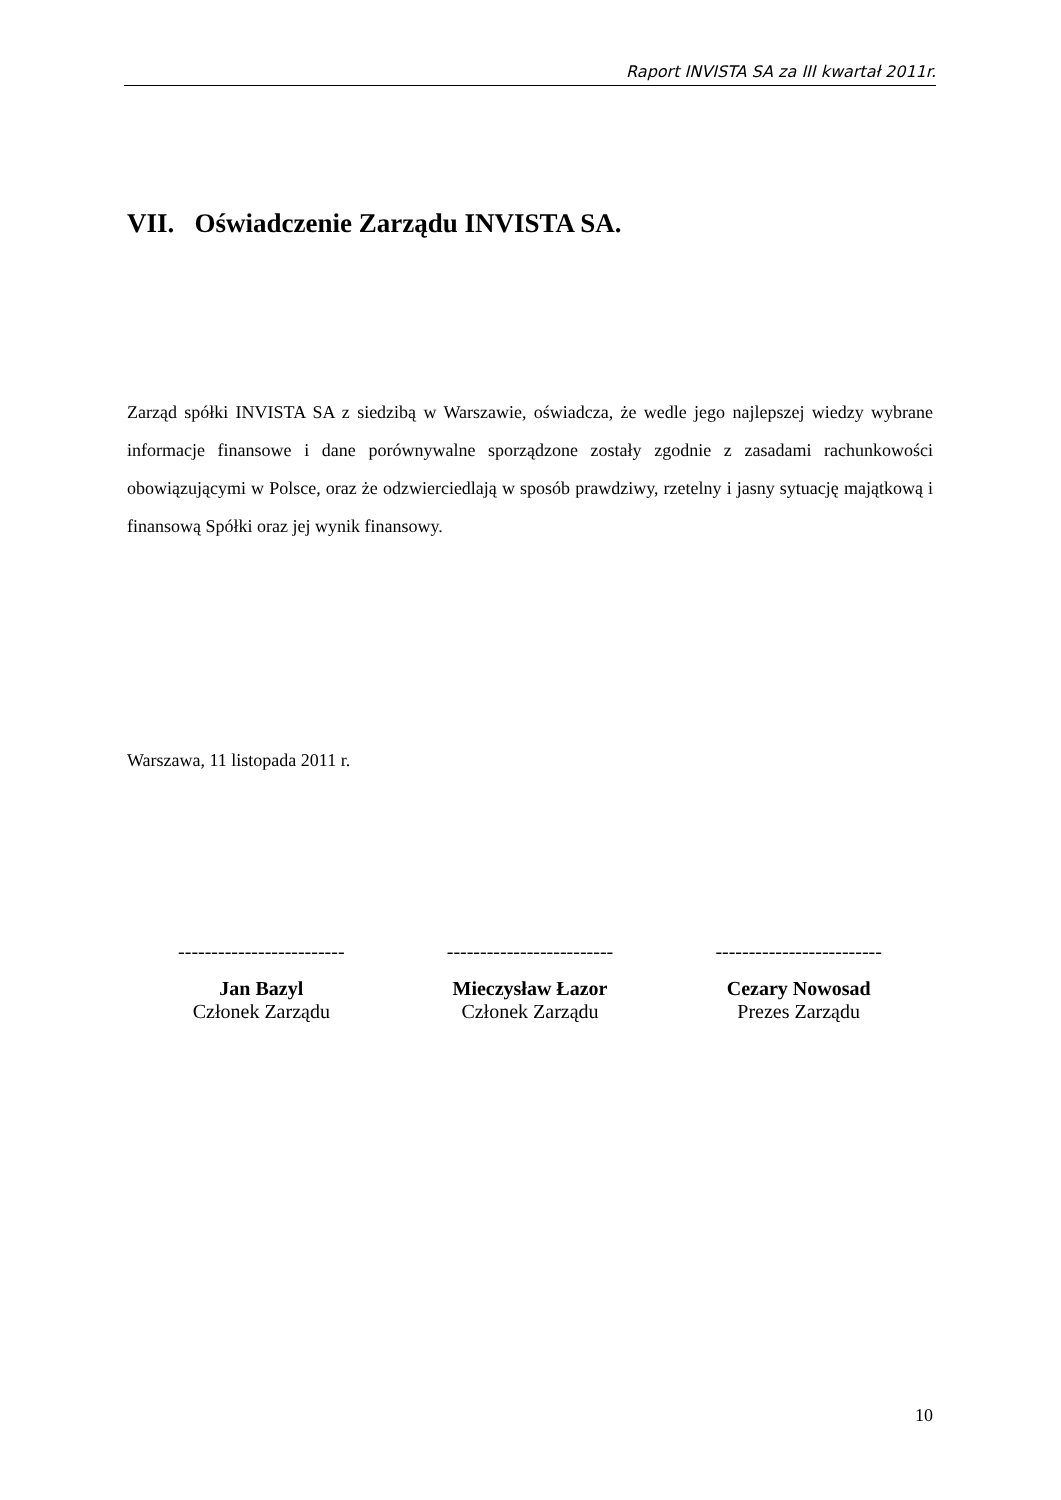Raport INVISTA SA za III kwartał 2011r.
VII. Oświadczenie Zarządu INVISTA SA.
Zarząd spółki INVISTA SA z siedzibą w Warszawie, oświadcza, że wedle jego najlepszej wiedzy wybrane informacje finansowe i dane porównywalne sporządzone zostały zgodnie z zasadami rachunkowości obowiązującymi w Polsce, oraz że odzwierciedlają w sposób prawdziwy, rzetelny i jasny sytuację majątkową i finansową Spółki oraz jej wynik finansowy.
Warszawa, 11 listopada 2011 r.
-------------------------
Jan Bazyl
Członek Zarządu
-------------------------
Mieczysław Łazor
Członek Zarządu
-------------------------
Cezary Nowosad
Prezes Zarządu
10